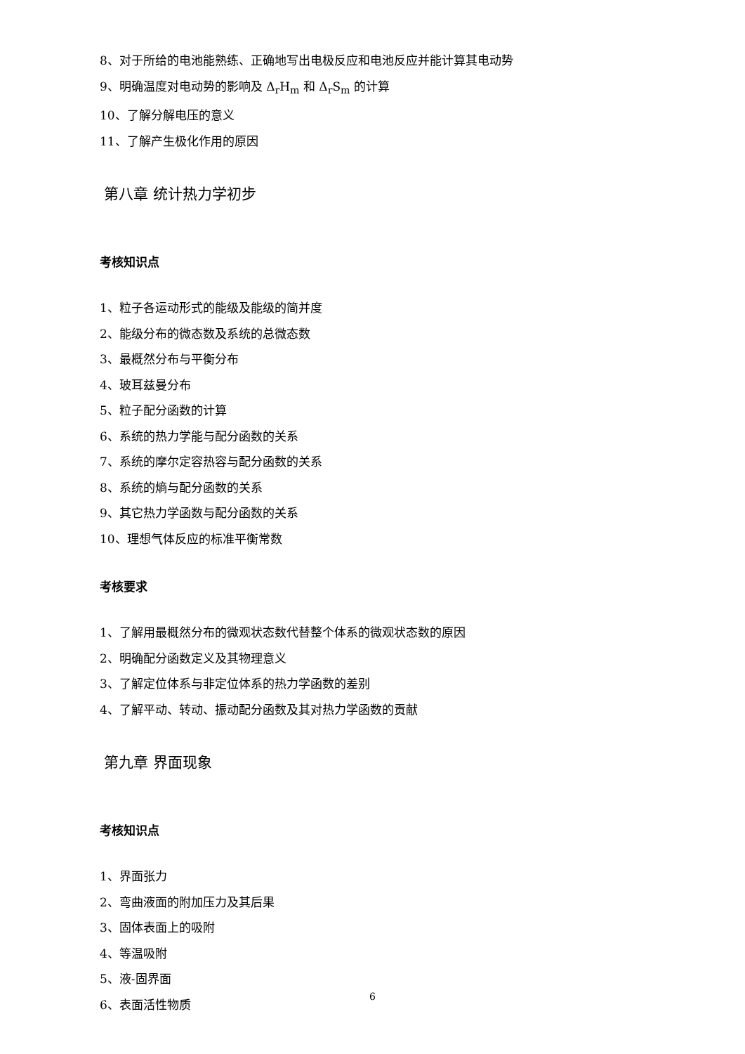8、对于所给的电池能熟练、正确地写出电极反应和电池反应并能计算其电动势
9、明确温度对电动势的影响及 Δ<sub>r</sub>H<sub>m</sub> 和 Δ<sub>r</sub>S<sub>m</sub> 的计算
10、了解分解电压的意义
11、了解产生极化作用的原因
第八章 统计热力学初步
考核知识点
1、粒子各运动形式的能级及能级的简并度
2、能级分布的微态数及系统的总微态数
3、最概然分布与平衡分布
4、玻耳兹曼分布
5、粒子配分函数的计算
6、系统的热力学能与配分函数的关系
7、系统的摩尔定容热容与配分函数的关系
8、系统的熵与配分函数的关系
9、其它热力学函数与配分函数的关系
10、理想气体反应的标准平衡常数
考核要求
1、了解用最概然分布的微观状态数代替整个体系的微观状态数的原因
2、明确配分函数定义及其物理意义
3、了解定位体系与非定位体系的热力学函数的差别
4、了解平动、转动、振动配分函数及其对热力学函数的贡献
第九章 界面现象
考核知识点
1、界面张力
2、弯曲液面的附加压力及其后果
3、固体表面上的吸附
4、等温吸附
5、液-固界面
6、表面活性物质
6